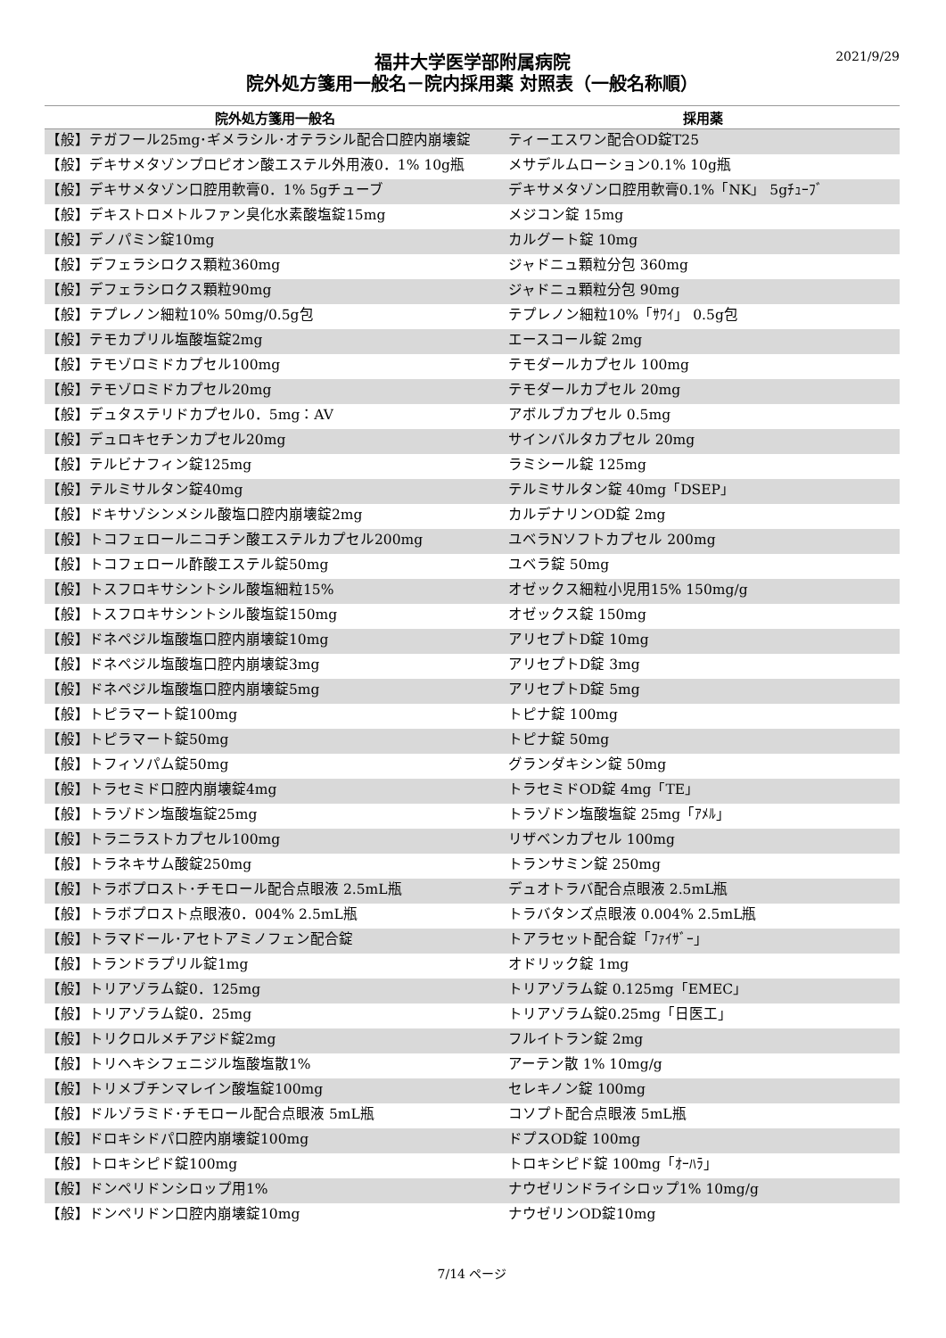2021/9/29
福井大学医学部附属病院
院外処方箋用一般名－院内採用薬 対照表（一般名称順）
| 院外処方箋用一般名 | 採用薬 |
| --- | --- |
| 【般】テガフール25mg･ギメラシル･オテラシル配合口腔内崩壊錠 | ティーエスワン配合OD錠T25 |
| 【般】デキサメタゾンプロピオン酸エステル外用液0．1% 10g瓶 | メサデルムローション0.1% 10g瓶 |
| 【般】デキサメタゾン口腔用軟膏0．1% 5gチューブ | デキサメタゾン口腔用軟膏0.1%「NK」 5gﾁｭｰﾌﾞ |
| 【般】デキストロメトルファン臭化水素酸塩錠15mg | メジコン錠 15mg |
| 【般】デノパミン錠10mg | カルグート錠 10mg |
| 【般】デフェラシロクス顆粒360mg | ジャドニュ顆粒分包 360mg |
| 【般】デフェラシロクス顆粒90mg | ジャドニュ顆粒分包 90mg |
| 【般】テプレノン細粒10% 50mg/0.5g包 | テプレノン細粒10%「ｻﾜｲ」 0.5g包 |
| 【般】テモカプリル塩酸塩錠2mg | エースコール錠 2mg |
| 【般】テモゾロミドカプセル100mg | テモダールカプセル 100mg |
| 【般】テモゾロミドカプセル20mg | テモダールカプセル 20mg |
| 【般】デュタステリドカプセル0．5mg：AV | アボルブカプセル 0.5mg |
| 【般】デュロキセチンカプセル20mg | サインバルタカプセル 20mg |
| 【般】テルビナフィン錠125mg | ラミシール錠 125mg |
| 【般】テルミサルタン錠40mg | テルミサルタン錠 40mg「DSEP」 |
| 【般】ドキサゾシンメシル酸塩口腔内崩壊錠2mg | カルデナリンOD錠 2mg |
| 【般】トコフェロールニコチン酸エステルカプセル200mg | ユベラNソフトカプセル 200mg |
| 【般】トコフェロール酢酸エステル錠50mg | ユベラ錠 50mg |
| 【般】トスフロキサシントシル酸塩細粒15% | オゼックス細粒小児用15% 150mg/g |
| 【般】トスフロキサシントシル酸塩錠150mg | オゼックス錠 150mg |
| 【般】ドネペジル塩酸塩口腔内崩壊錠10mg | アリセプトD錠 10mg |
| 【般】ドネペジル塩酸塩口腔内崩壊錠3mg | アリセプトD錠 3mg |
| 【般】ドネペジル塩酸塩口腔内崩壊錠5mg | アリセプトD錠 5mg |
| 【般】トピラマート錠100mg | トピナ錠 100mg |
| 【般】トピラマート錠50mg | トピナ錠 50mg |
| 【般】トフィソパム錠50mg | グランダキシン錠 50mg |
| 【般】トラセミド口腔内崩壊錠4mg | トラセミドOD錠 4mg「TE」 |
| 【般】トラゾドン塩酸塩錠25mg | トラゾドン塩酸塩錠 25mg「ｱﾒﾙ」 |
| 【般】トラニラストカプセル100mg | リザベンカプセル 100mg |
| 【般】トラネキサム酸錠250mg | トランサミン錠 250mg |
| 【般】トラボプロスト･チモロール配合点眼液 2.5mL瓶 | デュオトラバ配合点眼液 2.5mL瓶 |
| 【般】トラボプロスト点眼液0．004% 2.5mL瓶 | トラバタンズ点眼液 0.004% 2.5mL瓶 |
| 【般】トラマドール･アセトアミノフェン配合錠 | トアラセット配合錠「ﾌｧｲｻﾞｰ」 |
| 【般】トランドラプリル錠1mg | オドリック錠 1mg |
| 【般】トリアゾラム錠0．125mg | トリアゾラム錠 0.125mg「EMEC」 |
| 【般】トリアゾラム錠0．25mg | トリアゾラム錠0.25mg「日医工」 |
| 【般】トリクロルメチアジド錠2mg | フルイトラン錠 2mg |
| 【般】トリヘキシフェニジル塩酸塩散1% | アーテン散 1% 10mg/g |
| 【般】トリメブチンマレイン酸塩錠100mg | セレキノン錠 100mg |
| 【般】ドルゾラミド･チモロール配合点眼液 5mL瓶 | コソプト配合点眼液 5mL瓶 |
| 【般】ドロキシドパ口腔内崩壊錠100mg | ドプスOD錠 100mg |
| 【般】トロキシピド錠100mg | トロキシピド錠 100mg「ｵｰﾊﾗ」 |
| 【般】ドンペリドンシロップ用1% | ナウゼリンドライシロップ1% 10mg/g |
| 【般】ドンペリドン口腔内崩壊錠10mg | ナウゼリンOD錠10mg |
7/14 ページ